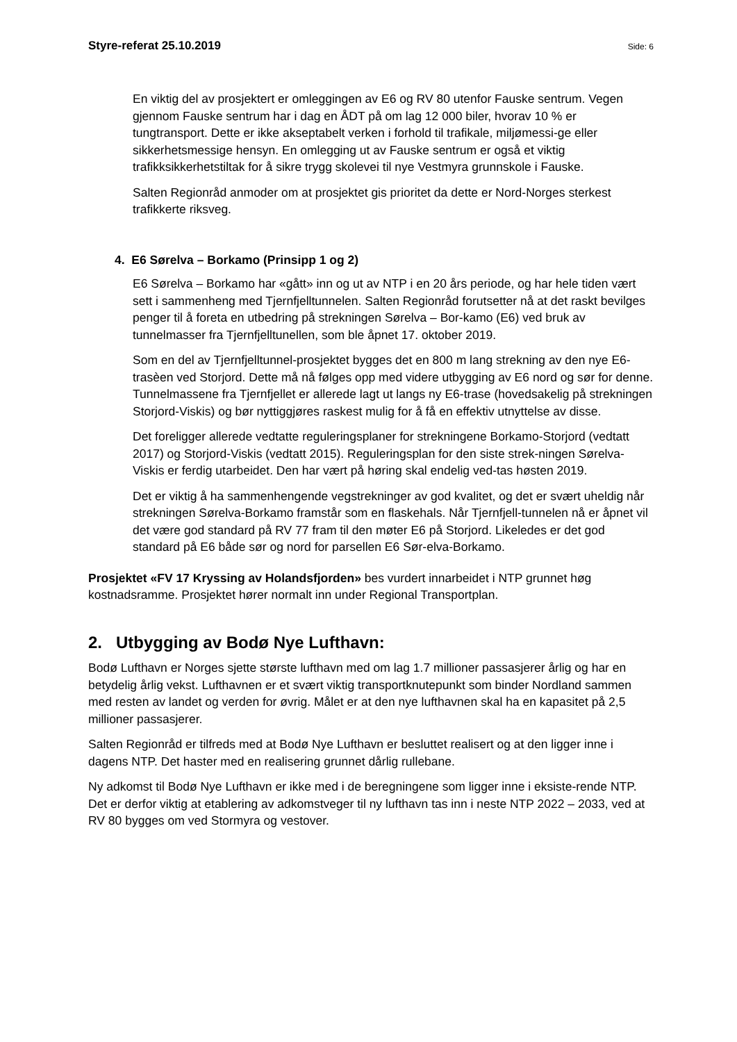Styre-referat 25.10.2019 Side: 6
En viktig del av prosjektert er omleggingen av E6 og RV 80 utenfor Fauske sentrum. Vegen gjennom Fauske sentrum har i dag en ÅDT på om lag 12 000 biler, hvorav 10 % er tungtransport. Dette er ikke akseptabelt verken i forhold til trafikale, miljømessi-ge eller sikkerhetsmessige hensyn. En omlegging ut av Fauske sentrum er også et viktig trafikksikkerhetstiltak for å sikre trygg skolevei til nye Vestmyra grunnskole i Fauske.
Salten Regionråd anmoder om at prosjektet gis prioritet da dette er Nord-Norges sterkest trafikkerte riksveg.
4. E6 Sørelva – Borkamo (Prinsipp 1 og 2)
E6 Sørelva – Borkamo har «gått» inn og ut av NTP i en 20 års periode, og har hele tiden vært sett i sammenheng med Tjernfjelltunnelen. Salten Regionråd forutsetter nå at det raskt bevilges penger til å foreta en utbedring på strekningen Sørelva – Bor-kamo (E6) ved bruk av tunnelmasser fra Tjernfjelltunellen, som ble åpnet 17. oktober 2019.
Som en del av Tjernfjelltunnel-prosjektet bygges det en 800 m lang strekning av den nye E6-trasèen ved Storjord. Dette må nå følges opp med videre utbygging av E6 nord og sør for denne. Tunnelmassene fra Tjernfjellet er allerede lagt ut langs ny E6-trase (hovedsakelig på strekningen Storjord-Viskis) og bør nyttiggjøres raskest mulig for å få en effektiv utnyttelse av disse.
Det foreligger allerede vedtatte reguleringsplaner for strekningene Borkamo-Storjord (vedtatt 2017) og Storjord-Viskis (vedtatt 2015). Reguleringsplan for den siste strek-ningen Sørelva-Viskis er ferdig utarbeidet. Den har vært på høring skal endelig ved-tas høsten 2019.
Det er viktig å ha sammenhengende vegstrekninger av god kvalitet, og det er svært uheldig når strekningen Sørelva-Borkamo framstår som en flaskehals. Når Tjernfjell-tunnelen nå er åpnet vil det være god standard på RV 77 fram til den møter E6 på Storjord. Likeledes er det god standard på E6 både sør og nord for parsellen E6 Sør-elva-Borkamo.
Prosjektet «FV 17 Kryssing av Holandsfjorden» bes vurdert innarbeidet i NTP grunnet høg kostnadsramme. Prosjektet hører normalt inn under Regional Transportplan.
2. Utbygging av Bodø Nye Lufthavn:
Bodø Lufthavn er Norges sjette største lufthavn med om lag 1.7 millioner passasjerer årlig og har en betydelig årlig vekst. Lufthavnen er et svært viktig transportknutepunkt som binder Nordland sammen med resten av landet og verden for øvrig. Målet er at den nye lufthavnen skal ha en kapasitet på 2,5 millioner passasjerer.
Salten Regionråd er tilfreds med at Bodø Nye Lufthavn er besluttet realisert og at den ligger inne i dagens NTP. Det haster med en realisering grunnet dårlig rullebane.
Ny adkomst til Bodø Nye Lufthavn er ikke med i de beregningene som ligger inne i eksiste-rende NTP. Det er derfor viktig at etablering av adkomstveger til ny lufthavn tas inn i neste NTP 2022 – 2033, ved at RV 80 bygges om ved Stormyra og vestover.